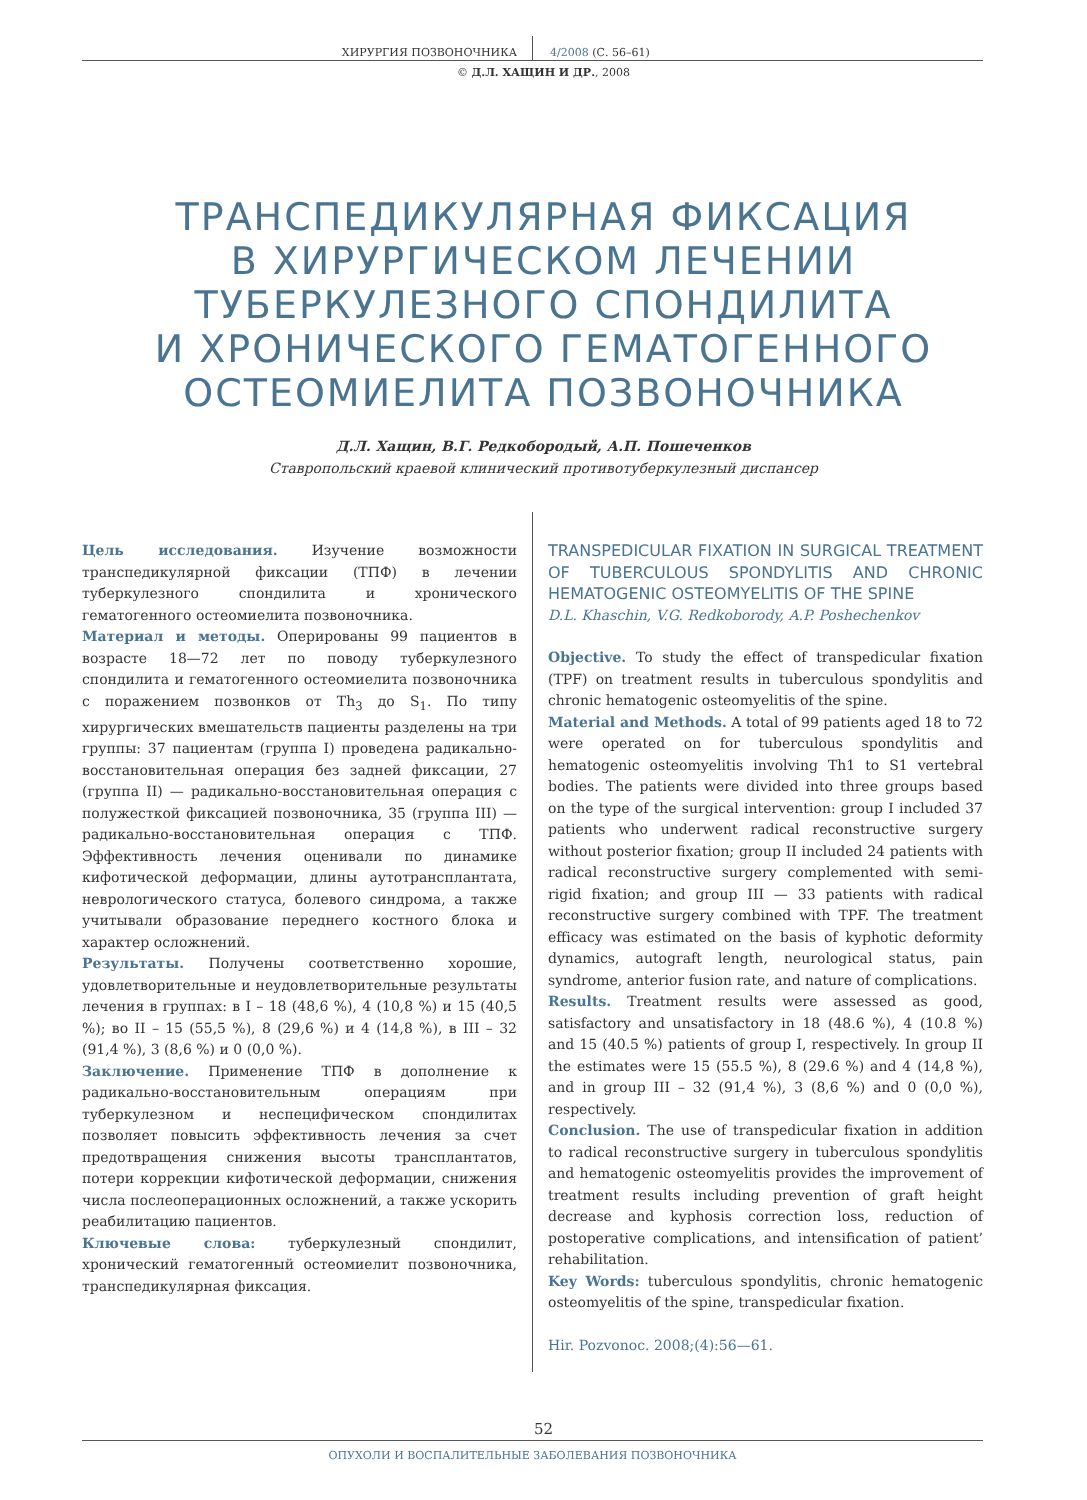ХИРУРГИЯ ПОЗВОНОЧНИКА 4/2008 (С. 56–61)
© Д.Л. ХАЩИН И ДР., 2008
ТРАНСПЕДИКУЛЯРНАЯ ФИКСАЦИЯ
В ХИРУРГИЧЕСКОМ ЛЕЧЕНИИ
ТУБЕРКУЛЕЗНОГО СПОНДИЛИТА
И ХРОНИЧЕСКОГО ГЕМАТОГЕННОГО
ОСТЕОМИЕЛИТА ПОЗВОНОЧНИКА
Д.Л. Хащин, В.Г. Редкобородый, А.П. Пошеченков
Ставропольский краевой клинический противотуберкулезный диспансер
Цель исследования. Изучение возможности транспедикулярной фиксации (ТПФ) в лечении туберкулезного спондилита и хронического гематогенного остеомиелита позвоночника.
Материал и методы. Оперированы 99 пациентов в возрасте 18—72 лет по поводу туберкулезного спондилита и гематогенного остеомиелита позвоночника с поражением позвонков от Th<sub>3</sub> до S<sub>1</sub>. По типу хирургических вмешательств пациенты разделены на три группы: 37 пациентам (группа I) проведена радикально-восстановительная операция без задней фиксации, 27 (группа II) — радикально-восстановительная операция с полужесткой фиксацией позвоночника, 35 (группа III) — радикально-восстановительная операция с ТПФ. Эффективность лечения оценивали по динамике кифотической деформации, длины аутотрансплантата, неврологического статуса, болевого синдрома, а также учитывали образование переднего костного блока и характер осложнений.
Результаты. Получены соответственно хорошие, удовлетворительные и неудовлетворительные результаты лечения в группах: в I – 18 (48,6 %), 4 (10,8 %) и 15 (40,5 %); во II – 15 (55,5 %), 8 (29,6 %) и 4 (14,8 %), в III – 32 (91,4 %), 3 (8,6 %) и 0 (0,0 %).
Заключение. Применение ТПФ в дополнение к радикально-восстановительным операциям при туберкулезном и неспецифическом спондилитах позволяет повысить эффективность лечения за счет предотвращения снижения высоты трансплантатов, потери коррекции кифотической деформации, снижения числа послеоперационных осложнений, а также ускорить реабилитацию пациентов.
Ключевые слова: туберкулезный спондилит, хронический гематогенный остеомиелит позвоночника, транспедикулярная фиксация.
TRANSPEDICULAR FIXATION IN SURGICAL TREATMENT OF TUBERCULOUS SPONDYLITIS AND CHRONIC HEMATOGENIC OSTEOMYELITIS OF THE SPINE
D.L. Khaschin, V.G. Redkoborody, A.P. Poshechenkov
Objective. To study the effect of transpedicular fixation (TPF) on treatment results in tuberculous spondylitis and chronic hematogenic osteomyelitis of the spine.
Material and Methods. A total of 99 patients aged 18 to 72 were operated on for tuberculous spondylitis and hematogenic osteomyelitis involving Th1 to S1 vertebral bodies. The patients were divided into three groups based on the type of the surgical intervention: group I included 37 patients who underwent radical reconstructive surgery without posterior fixation; group II included 24 patients with radical reconstructive surgery complemented with semi-rigid fixation; and group III — 33 patients with radical reconstructive surgery combined with TPF. The treatment efficacy was estimated on the basis of kyphotic deformity dynamics, autograft length, neurological status, pain syndrome, anterior fusion rate, and nature of complications.
Results. Treatment results were assessed as good, satisfactory and unsatisfactory in 18 (48.6 %), 4 (10.8 %) and 15 (40.5 %) patients of group I, respectively. In group II the estimates were 15 (55.5 %), 8 (29.6 %) and 4 (14,8 %), and in group III – 32 (91,4 %), 3 (8,6 %) and 0 (0,0 %), respectively.
Conclusion. The use of transpedicular fixation in addition to radical reconstructive surgery in tuberculous spondylitis and hematogenic osteomyelitis provides the improvement of treatment results including prevention of graft height decrease and kyphosis correction loss, reduction of postoperative complications, and intensification of patient’ rehabilitation.
Key Words: tuberculous spondylitis, chronic hematogenic osteomyelitis of the spine, transpedicular fixation.
Hir. Pozvonoc. 2008;(4):56—61.
52
ОПУХОЛИ И ВОСПАЛИТЕЛЬНЫЕ ЗАБОЛЕВАНИЯ ПОЗВОНОЧНИКА